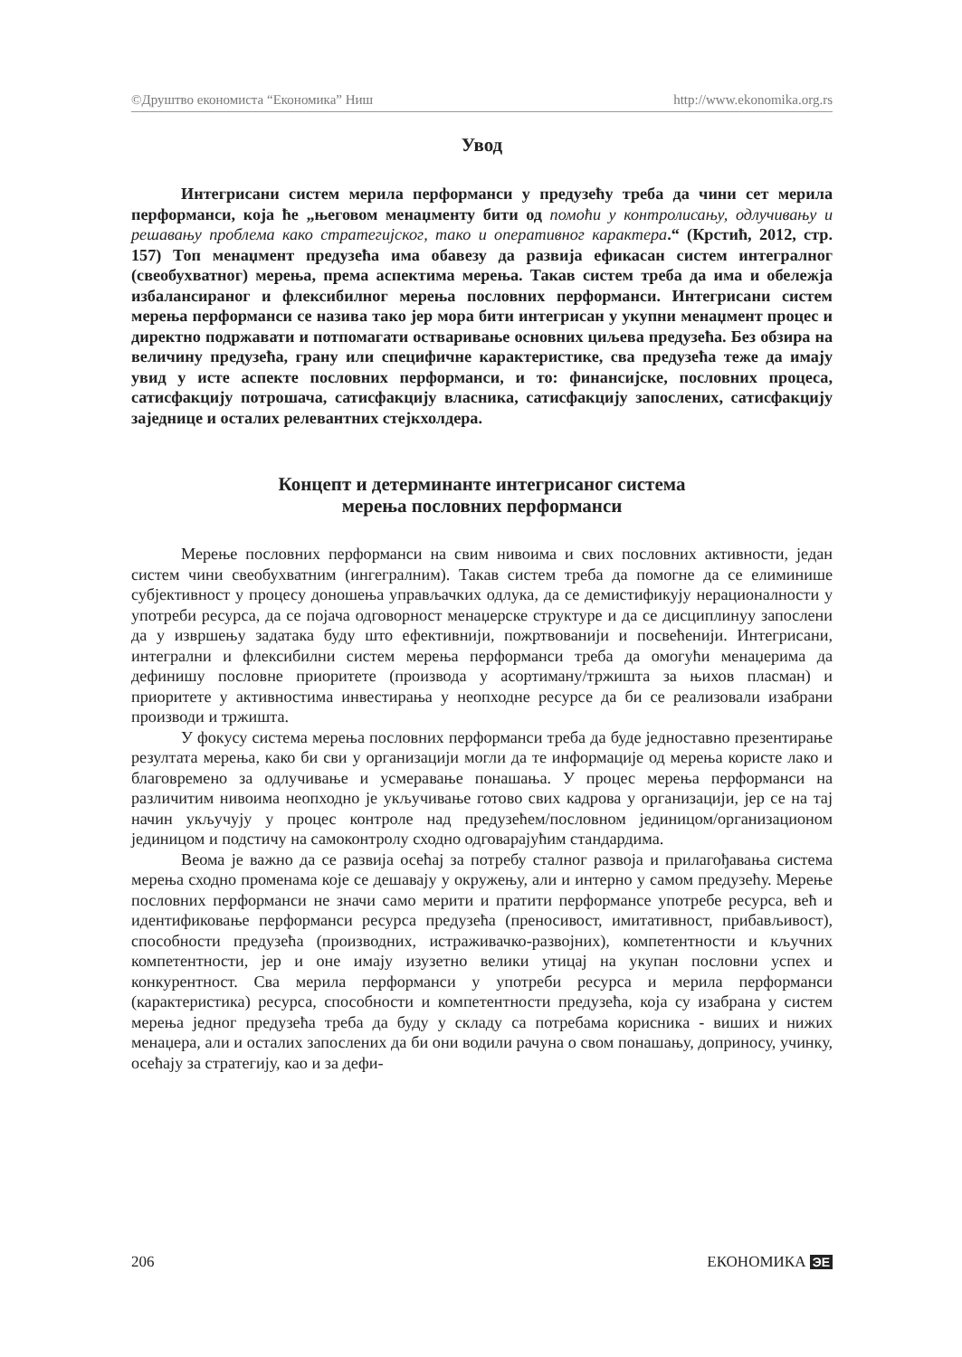©Друштво економиста “Економика” Ниш http://www.ekonomika.org.rs
Увод
Интегрисани систем мерила перформанси у предузећу треба да чини сет мерила перформанси, која ће „његовом менаџменту бити од помоћи у контролисању, одлучивању и решавању проблема како стратегијског, тако и оперативног карактера.“ (Крстић, 2012, стр. 157) Топ менаџмент предузећа има обавезу да развија ефикасан систем интегралног (свеобухватног) мерења, према аспектима мерења. Такав систем треба да има и обележја избалансираног и флексибилног мерења пословних перформанси. Интегрисани систем мерења перформанси се назива тако јер мора бити интегрисан у укупни менаџмент процес и директно подржавати и потпомагати остваривање основних циљева предузећа. Без обзира на величину предузећа, грану или специфичне карактеристике, сва предузећа теже да имају увид у исте аспекте пословних перформанси, и то: финансијске, пословних процеса, сатисфакцију потрошача, сатисфакцију власника, сатисфакцију запослених, сатисфакцију заједнице и осталих релевантних стејкхолдера.
Концепт и детерминанте интегрисаног система
мерења пословних перформанси
Мерење пословних перформанси на свим нивоима и свих пословних активности, један систем чини свеобухватним (ингегралним). Такав систем треба да помогне да се елиминише субјективност у процесу доношења управљачких одлука, да се демистификују нерационалности у употреби ресурса, да се појача одговорност менаџерске структуре и да се дисциплинуу запослени да у извршењу задатака буду што ефективнији, пожртвованији и посвећенији. Интегрисани, интегрални и флексибилни систем мерења перформанси треба да омогући менаџерима да дефинишу пословне приоритете (производа у асортиману/тржишта за њихов пласман) и приоритете у активностима инвестирања у неопходне ресурсе да би се реализовали изабрани производи и тржишта.
У фокусу система мерења пословних перформанси треба да буде једноставно презентирање резултата мерења, како би сви у организацији могли да те информације од мерења користе лако и благовремено за одлучивање и усмеравање понашања. У процес мерења перформанси на различитим нивоима неопходно је укључивање готово свих кадрова у организацији, јер се на тај начин укључују у процес контроле над предузећем/пословном јединицом/организационом јединицом и подстичу на самоконтролу сходно одговарајућим стандардима.
Веома је важно да се развија осећај за потребу сталног развоја и прилагођавања система мерења сходно променама које се дешавају у окружењу, али и интерно у самом предузећу. Мерење пословних перформанси не значи само мерити и пратити перформансе употребе ресурса, већ и идентификовање перформанси ресурса предузећа (преносивост, имитативност, прибављивост), способности предузећа (производних, истраживачко-развојних), компетентности и кључних компетентности, јер и оне имају изузетно велики утицај на укупан пословни успех и конкурентност. Сва мерила перформанси у употреби ресурса и мерила перформанси (карактеристика) ресурса, способности и компетентности предузећа, која су изабрана у систем мерења једног предузећа треба да буду у складу са потребама корисника - виших и нижих менаџера, али и осталих запослених да би они водили рачуна о свом понашању, доприносу, учинку, осећају за стратегију, као и за дефи-
206 ЕКОНОМИКА ЭЕ